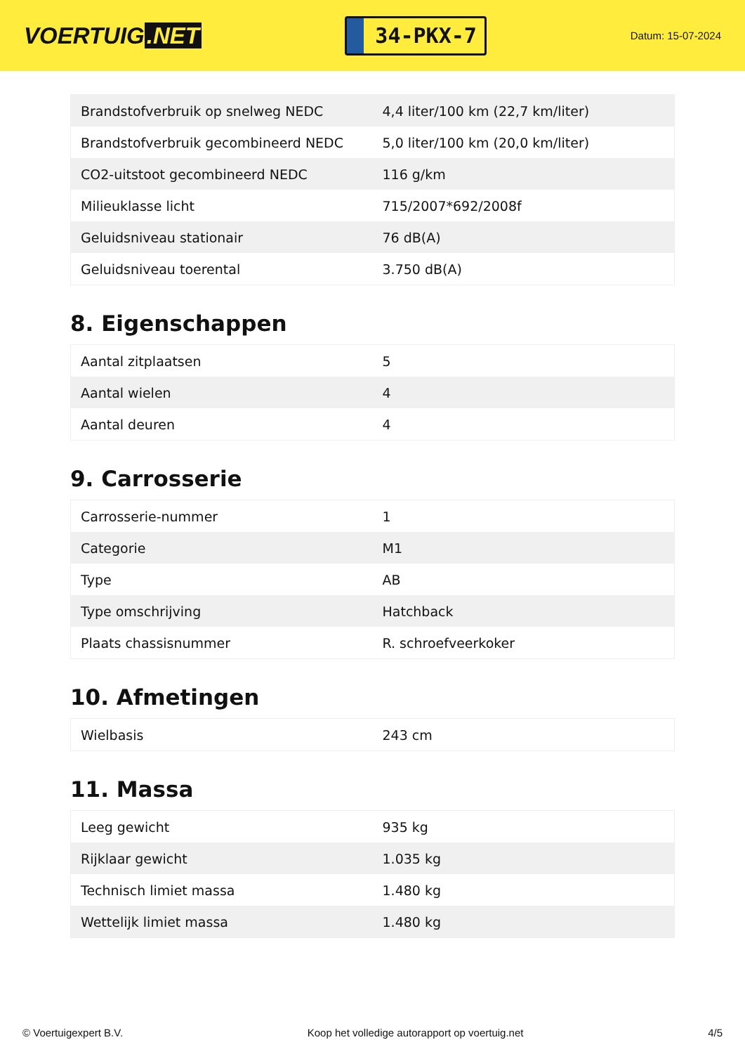VOERTUIG.NET
34-PKX-7
Datum: 15-07-2024
| Brandstofverbruik op snelweg NEDC | 4,4 liter/100 km (22,7 km/liter) |
| Brandstofverbruik gecombineerd NEDC | 5,0 liter/100 km (20,0 km/liter) |
| CO2-uitstoot gecombineerd NEDC | 116 g/km |
| Milieuklasse licht | 715/2007*692/2008f |
| Geluidsniveau stationair | 76 dB(A) |
| Geluidsniveau toerental | 3.750 dB(A) |
8. Eigenschappen
| Aantal zitplaatsen | 5 |
| Aantal wielen | 4 |
| Aantal deuren | 4 |
9. Carrosserie
| Carrosserie-nummer | 1 |
| Categorie | M1 |
| Type | AB |
| Type omschrijving | Hatchback |
| Plaats chassisnummer | R. schroefveerkoker |
10. Afmetingen
| Wielbasis | 243 cm |
11. Massa
| Leeg gewicht | 935 kg |
| Rijklaar gewicht | 1.035 kg |
| Technisch limiet massa | 1.480 kg |
| Wettelijk limiet massa | 1.480 kg |
© Voertuigexpert B.V. Koop het volledige autorapport op voertuig.net 4/5